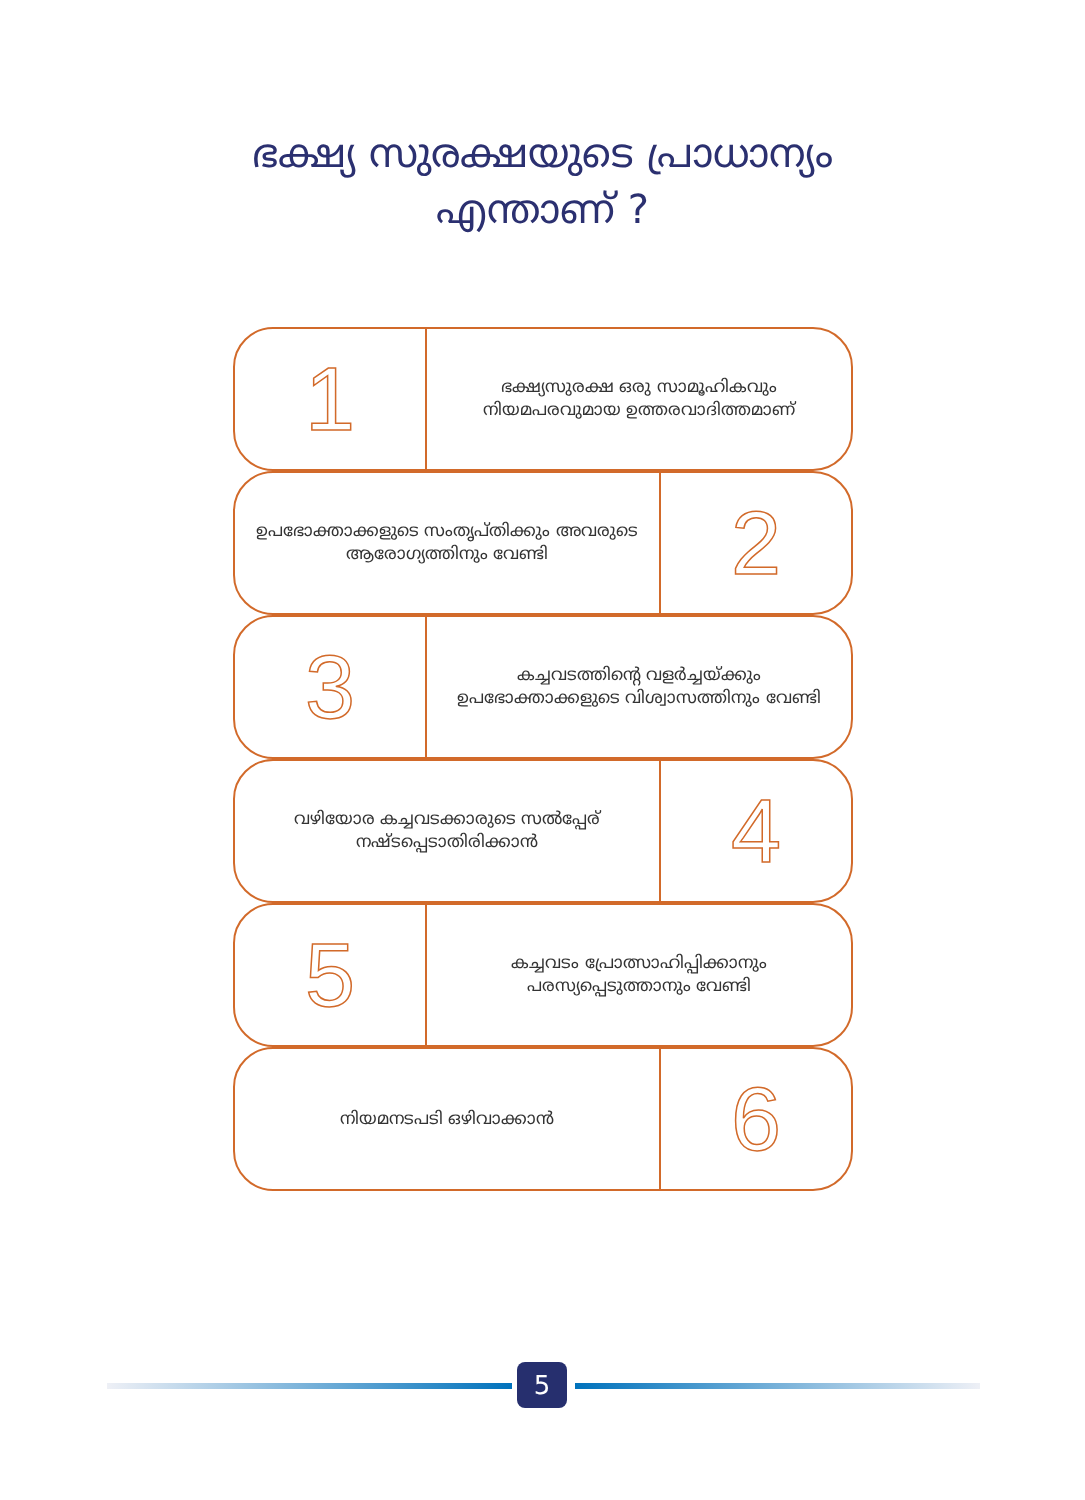ഭക്ഷ്യ സുരക്ഷയുടെ പ്രാധാന്യം
എന്താണ് ?
1
ഭക്ഷ്യസുരക്ഷ ഒരു സാമൂഹികവും നിയമപരവുമായ ഉത്തരവാദിത്തമാണ്
ഉപഭോക്താക്കളുടെ സംതൃപ്തിക്കും അവരുടെ ആരോഗ്യത്തിനും വേണ്ടി
2
3
കച്ചവടത്തിന്റെ വളർച്ചയ്ക്കും ഉപഭോക്താക്കളുടെ വിശ്വാസത്തിനും വേണ്ടി
വഴിയോര കച്ചവടക്കാരുടെ സൽപ്പേര് നഷ്ടപ്പെടാതിരിക്കാൻ
4
5
കച്ചവടം പ്രോത്സാഹിപ്പിക്കാനും പരസ്യപ്പെടുത്താനും വേണ്ടി
നിയമനടപടി ഒഴിവാക്കാൻ
6
5